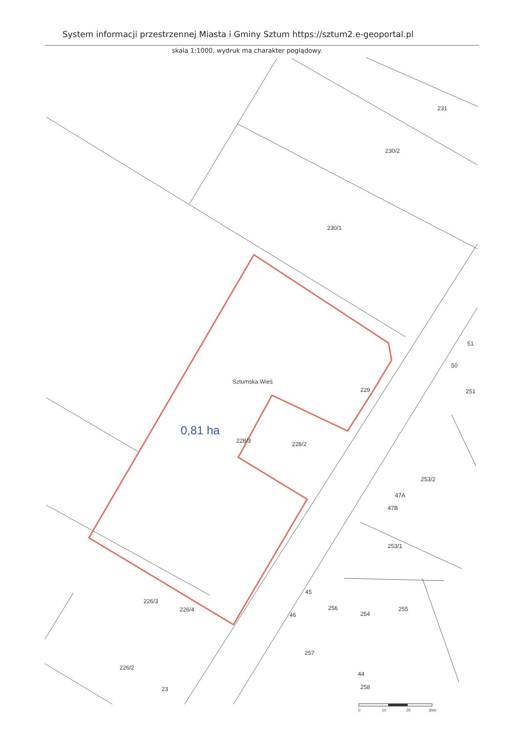System informacji przestrzennej Miasta i Gminy Sztum https://sztum2.e-geoportal.pl
skala 1:1000, wydruk ma charakter poglądowy.
231
230/2
230/1
Sztumska Wieś
229
251
228/3
228/2
253/2
47A
47B
253/1
226/3
226/4
256
254
255
45
46
257
226/2
44
258
23
51
50
0,81 ha
0
10
20
30m